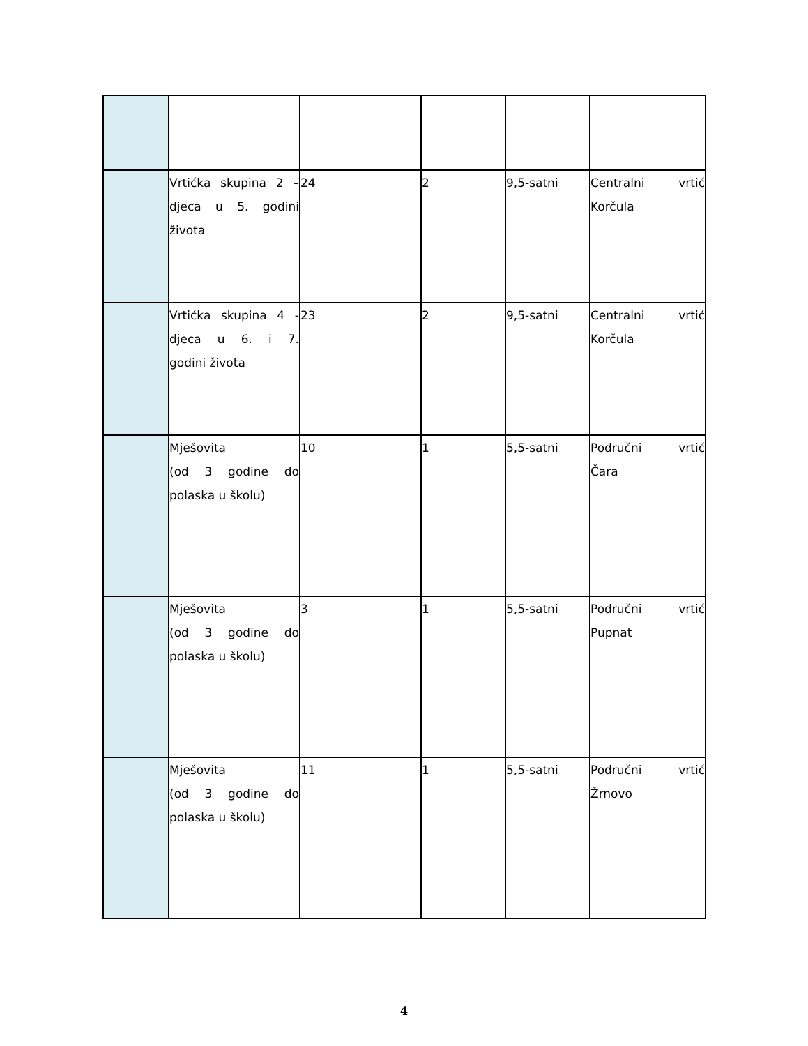| | Vrtićka skupina 2 – djeca u 5. godini života | 24 | 2 | 9,5-satni | Centralni vrtić Korčula |
| | Vrtićka skupina 4 - djeca u 6. i 7. godini života | 23 | 2 | 9,5-satni | Centralni vrtić Korčula |
| | Mješovita (od 3 godine do polaska u školu) | 10 | 1 | 5,5-satni | Područni vrtić Čara |
| | Mješovita (od 3 godine do polaska u školu) | 3 | 1 | 5,5-satni | Područni vrtić Pupnat |
| | Mješovita (od 3 godine do polaska u školu) | 11 | 1 | 5,5-satni | Područni vrtić Žrnovo |
4